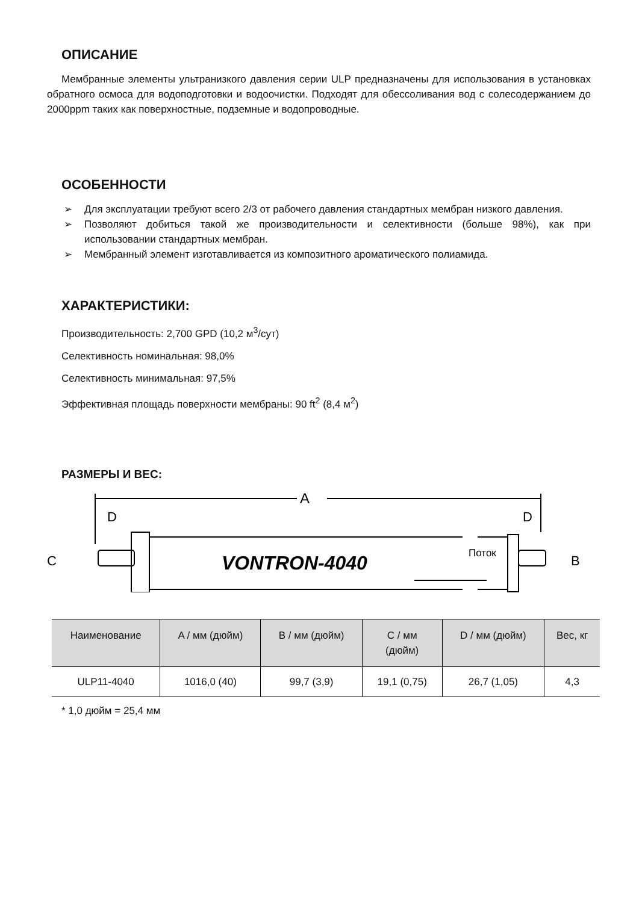ОПИСАНИЕ
Мембранные элементы ультранизкого давления серии ULP предназначены для использования в установках обратного осмоса для водоподготовки и водоочистки. Подходят для обессоливания вод с солесодержанием до 2000ppm таких как поверхностные, подземные и водопроводные.
ОСОБЕННОСТИ
➢ Для эксплуатации требуют всего 2/3 от рабочего давления стандартных мембран низкого давления.
➢ Позволяют добиться такой же производительности и селективности (больше 98%), как при использовании стандартных мембран.
➢ Мембранный элемент изготавливается из композитного ароматического полиамида.
ХАРАКТЕРИСТИКИ:
Производительность: 2,700 GPD (10,2 м<sup>3</sup>/сут)
Селективность номинальная: 98,0%
Селективность минимальная: 97,5%
Эффективная площадь поверхности мембраны: 90 ft<sup>2</sup> (8,4 м<sup>2</sup>)
РАЗМЕРЫ И ВЕС:
A
D
D
C
B
VONTRON-4040
Поток
| Наименование | A / мм (дюйм) | B / мм (дюйм) | C / мм (дюйм) | D / мм (дюйм) | Вес, кг |
| --- | --- | --- | --- | --- | --- |
| ULP11-4040 | 1016,0 (40) | 99,7 (3,9) | 19,1 (0,75) | 26,7 (1,05) | 4,3 |
* 1,0 дюйм = 25,4 мм